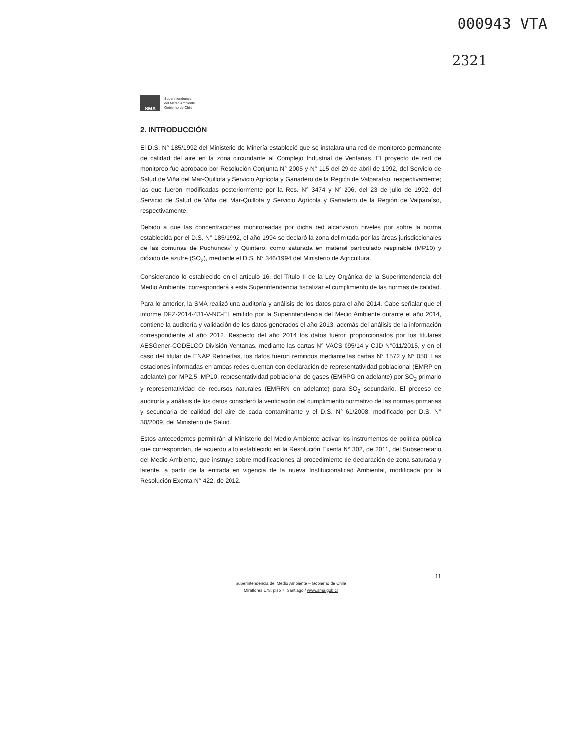000943 VTA
2321
SMA
Superintendencia
del Medio Ambiente
Gobierno de Chile
2. INTRODUCCIÓN
El D.S. N° 185/1992 del Ministerio de Minería estableció que se instalara una red de monitoreo permanente de calidad del aire en la zona circundante al Complejo Industrial de Ventanas. El proyecto de red de monitoreo fue aprobado por Resolución Conjunta N° 2005 y N° 115 del 29 de abril de 1992, del Servicio de Salud de Viña del Mar-Quillota y Servicio Agrícola y Ganadero de la Región de Valparaíso, respectivamente; las que fueron modificadas posteriormente por la Res. N° 3474 y N° 206, del 23 de julio de 1992, del Servicio de Salud de Viña del Mar-Quillota y Servicio Agrícola y Ganadero de la Región de Valparaíso, respectivamente.
Debido a que las concentraciones monitoreadas por dicha red alcanzaron niveles por sobre la norma establecida por el D.S. N° 185/1992, el año 1994 se declaró la zona delimitada por las áreas jurisdiccionales de las comunas de Puchuncaví y Quintero, como saturada en material particulado respirable (MP10) y dióxido de azufre (SO<sub>2</sub>), mediante el D.S. N° 346/1994 del Ministerio de Agricultura.
Considerando lo establecido en el artículo 16, del Título II de la Ley Orgánica de la Superintendencia del Medio Ambiente, corresponderá a esta Superintendencia fiscalizar el cumplimiento de las normas de calidad.
Para lo anterior, la SMA realizó una auditoría y análisis de los datos para el año 2014. Cabe señalar que el informe DFZ-2014-431-V-NC-EI, emitido por la Superintendencia del Medio Ambiente durante el año 2014, contiene la auditoría y validación de los datos generados el año 2013, además del análisis de la información correspondiente al año 2012. Respecto del año 2014 los datos fueron proporcionados por los titulares AESGener-CODELCO División Ventanas, mediante las cartas N° VACS 095/14 y CJD N°011/2015, y en el caso del titular de ENAP Refinerías, los datos fueron remitidos mediante las cartas N° 1572 y N° 050. Las estaciones informadas en ambas redes cuentan con declaración de representatividad poblacional (EMRP en adelante) por MP2,5, MP10, representatividad poblacional de gases (EMRPG en adelante) por SO<sub>2</sub> primario y representatividad de recursos naturales (EMRRN en adelante) para SO<sub>2</sub> secundario. El proceso de auditoría y análisis de los datos consideró la verificación del cumplimiento normativo de las normas primarias y secundaria de calidad del aire de cada contaminante y el D.S. N° 61/2008, modificado por D.S. N° 30/2009, del Ministerio de Salud.
Estos antecedentes permitirán al Ministerio del Medio Ambiente activar los instrumentos de política pública que correspondan, de acuerdo a lo establecido en la Resolución Exenta N° 302, de 2011, del Subsecretario del Medio Ambiente, que instruye sobre modificaciones al procedimiento de declaración de zona saturada y latente, a partir de la entrada en vigencia de la nueva Institucionalidad Ambiental, modificada por la Resolución Exenta N° 422, de 2012.
11
Superintendencia del Medio Ambiente – Gobierno de Chile
Miraflores 178, piso 7, Santiago / www.sma.gob.cl